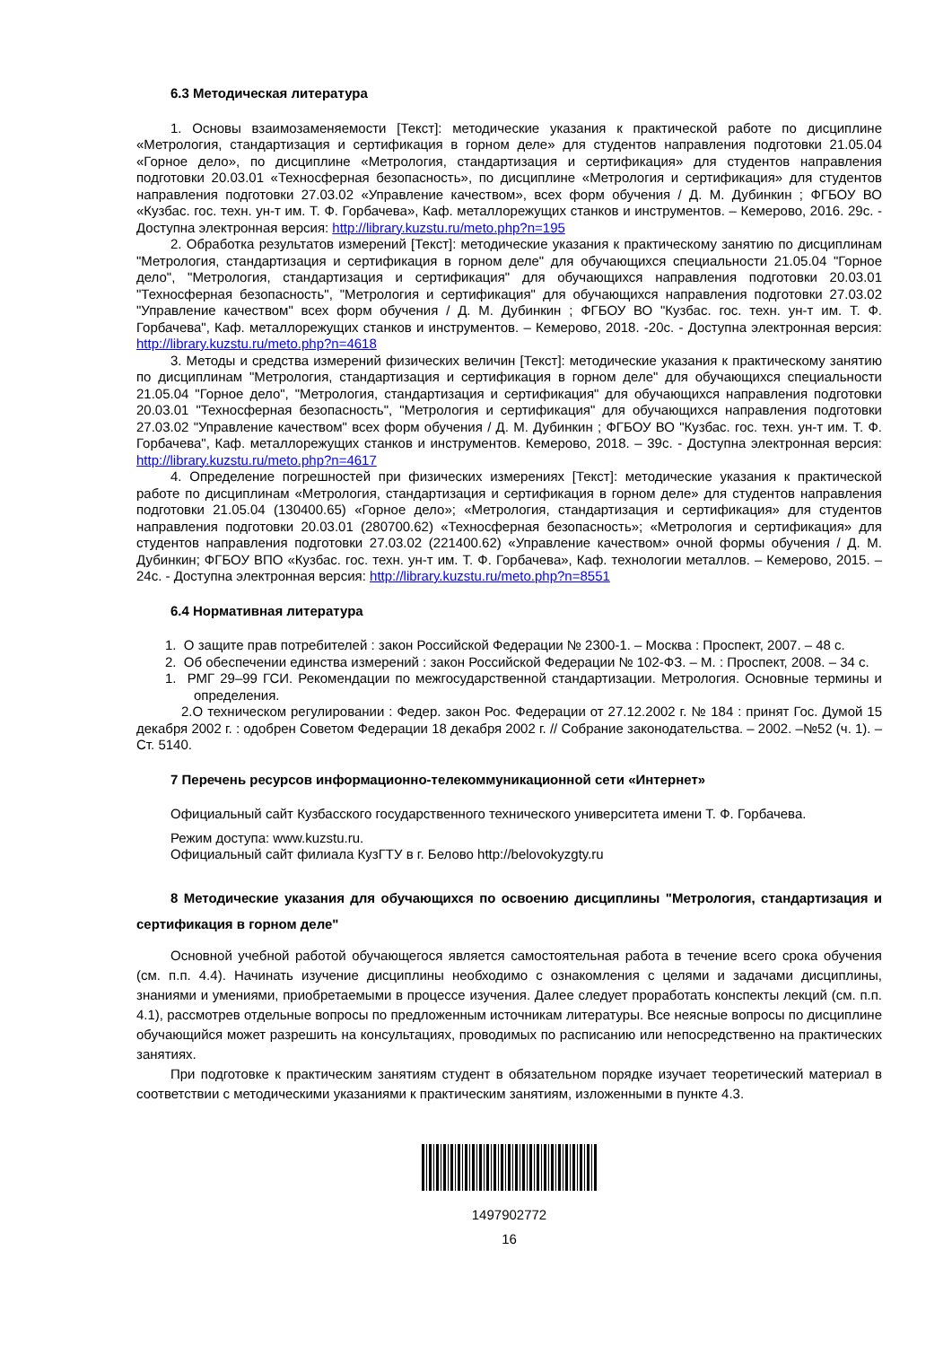6.3 Методическая литература
1. Основы взаимозаменяемости [Текст]: методические указания к практической работе по дисциплине «Метрология, стандартизация и сертификация в горном деле» для студентов направления подготовки 21.05.04 «Горное дело», по дисциплине «Метрология, стандартизация и сертификация» для студентов направления подготовки 20.03.01 «Техносферная безопасность», по дисциплине «Метрология и сертификация» для студентов направления подготовки 27.03.02 «Управление качеством», всех форм обучения / Д. М. Дубинкин ; ФГБОУ ВО «Кузбас. гос. техн. ун-т им. Т. Ф. Горбачева», Каф. металлорежущих станков и инструментов. – Кемерово, 2016. 29с. - Доступна электронная версия: http://library.kuzstu.ru/meto.php?n=195
2. Обработка результатов измерений [Текст]: методические указания к практическому занятию по дисциплинам "Метрология, стандартизация и сертификация в горном деле" для обучающихся специальности 21.05.04 "Горное дело", "Метрология, стандартизация и сертификация" для обучающихся направления подготовки 20.03.01 "Техносферная безопасность", "Метрология и сертификация" для обучающихся направления подготовки 27.03.02 "Управление качеством" всех форм обучения / Д. М. Дубинкин ; ФГБОУ ВО "Кузбас. гос. техн. ун-т им. Т. Ф. Горбачева", Каф. металлорежущих станков и инструментов. – Кемерово, 2018. -20с. - Доступна электронная версия: http://library.kuzstu.ru/meto.php?n=4618
3. Методы и средства измерений физических величин [Текст]: методические указания к практическому занятию по дисциплинам "Метрология, стандартизация и сертификация в горном деле" для обучающихся специальности 21.05.04 "Горное дело", "Метрология, стандартизация и сертификация" для обучающихся направления подготовки 20.03.01 "Техносферная безопасность", "Метрология и сертификация" для обучающихся направления подготовки 27.03.02 "Управление качеством" всех форм обучения / Д. М. Дубинкин ; ФГБОУ ВО "Кузбас. гос. техн. ун-т им. Т. Ф. Горбачева", Каф. металлорежущих станков и инструментов. Кемерово, 2018. – 39с. - Доступна электронная версия: http://library.kuzstu.ru/meto.php?n=4617
4. Определение погрешностей при физических измерениях [Текст]: методические указания к практической работе по дисциплинам «Метрология, стандартизация и сертификация в горном деле» для студентов направления подготовки 21.05.04 (130400.65) «Горное дело»; «Метрология, стандартизация и сертификация» для студентов направления подготовки 20.03.01 (280700.62) «Техносферная безопасность»; «Метрология и сертификация» для студентов направления подготовки 27.03.02 (221400.62) «Управление качеством» очной формы обучения / Д. М. Дубинкин; ФГБОУ ВПО «Кузбас. гос. техн. ун-т им. Т. Ф. Горбачева», Каф. технологии металлов. – Кемерово, 2015. – 24с. - Доступна электронная версия: http://library.kuzstu.ru/meto.php?n=8551
6.4 Нормативная литература
1. О защите прав потребителей : закон Российской Федерации № 2300-1. – Москва : Проспект, 2007. – 48 с.
2. Об обеспечении единства измерений : закон Российской Федерации № 102-ФЗ. – М. : Проспект, 2008. – 34 с.
1. РМГ 29–99 ГСИ. Рекомендации по межгосударственной стандартизации. Метрология. Основные термины и определения.
2.О техническом регулировании : Федер. закон Рос. Федерации от 27.12.2002 г. № 184 : принят Гос. Думой 15 декабря 2002 г. : одобрен Советом Федерации 18 декабря 2002 г. // Собрание законодательства. – 2002. –№52 (ч. 1). – Ст. 5140.
7 Перечень ресурсов информационно-телекоммуникационной сети «Интернет»
Официальный сайт Кузбасского государственного технического университета имени Т. Ф. Горбачева.
Режим доступа: www.kuzstu.ru.
Официальный сайт филиала КузГТУ в г. Белово http://belovokyzgty.ru
8 Методические указания для обучающихся по освоению дисциплины "Метрология, стандартизация и сертификация в горном деле"
Основной учебной работой обучающегося является самостоятельная работа в течение всего срока обучения (см. п.п. 4.4). Начинать изучение дисциплины необходимо с ознакомления с целями и задачами дисциплины, знаниями и умениями, приобретаемыми в процессе изучения. Далее следует проработать конспекты лекций (см. п.п. 4.1), рассмотрев отдельные вопросы по предложенным источникам литературы. Все неясные вопросы по дисциплине обучающийся может разрешить на консультациях, проводимых по расписанию или непосредственно на практических занятиях.
При подготовке к практическим занятиям студент в обязательном порядке изучает теоретический материал в соответствии с методическими указаниями к практическим занятиям, изложенными в пункте 4.3.
1497902772
16